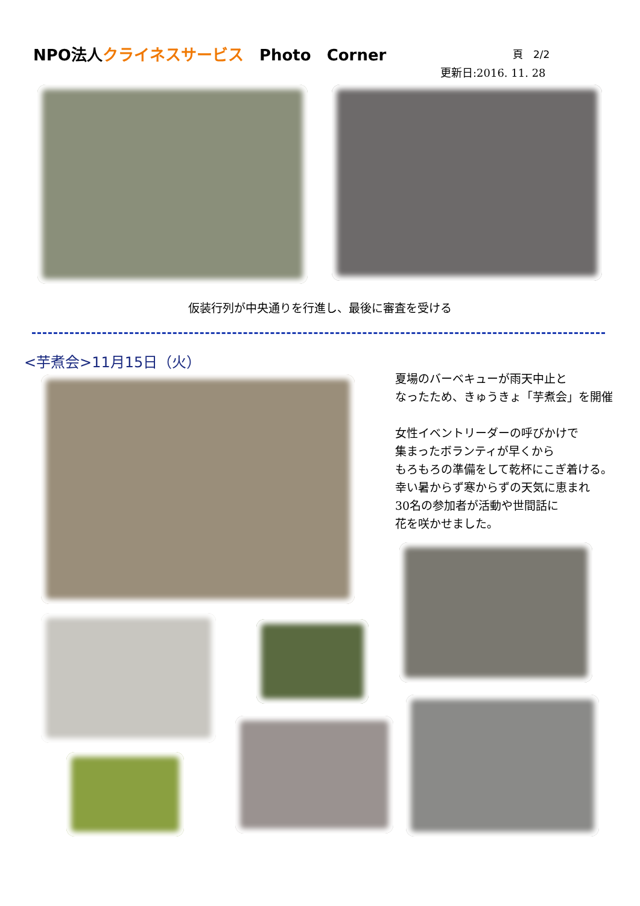NPO法人クライネスサービス　Photo　Corner
頁　2/2
更新日:2016. 11. 28
仮装行列が中央通りを行進し、最後に審査を受ける
<芋煮会>11月15日（火）
夏場のバーベキューが雨天中止と
なったため、きゅうきょ「芋煮会」を開催
女性イベントリーダーの呼びかけで
集まったボランティが早くから
もろもろの準備をして乾杯にこぎ着ける。
幸い暑からず寒からずの天気に恵まれ
30名の参加者が活動や世間話に
花を咲かせました。